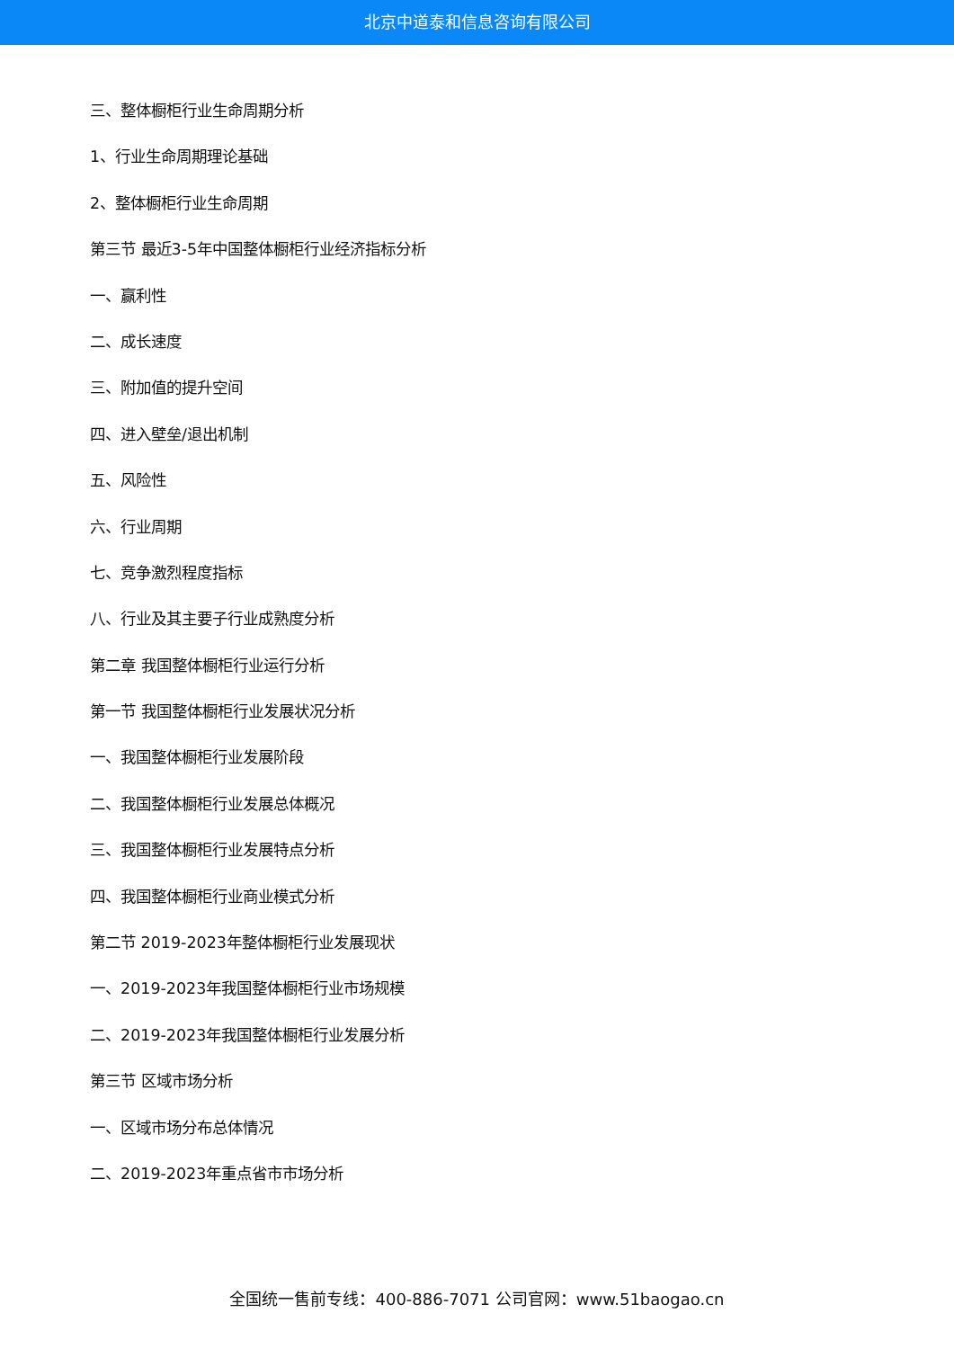北京中道泰和信息咨询有限公司
三、整体橱柜行业生命周期分析
1、行业生命周期理论基础
2、整体橱柜行业生命周期
第三节 最近3-5年中国整体橱柜行业经济指标分析
一、赢利性
二、成长速度
三、附加值的提升空间
四、进入壁垒/退出机制
五、风险性
六、行业周期
七、竞争激烈程度指标
八、行业及其主要子行业成熟度分析
第二章 我国整体橱柜行业运行分析
第一节 我国整体橱柜行业发展状况分析
一、我国整体橱柜行业发展阶段
二、我国整体橱柜行业发展总体概况
三、我国整体橱柜行业发展特点分析
四、我国整体橱柜行业商业模式分析
第二节 2019-2023年整体橱柜行业发展现状
一、2019-2023年我国整体橱柜行业市场规模
二、2019-2023年我国整体橱柜行业发展分析
第三节 区域市场分析
一、区域市场分布总体情况
二、2019-2023年重点省市市场分析
全国统一售前专线：400-886-7071 公司官网：www.51baogao.cn